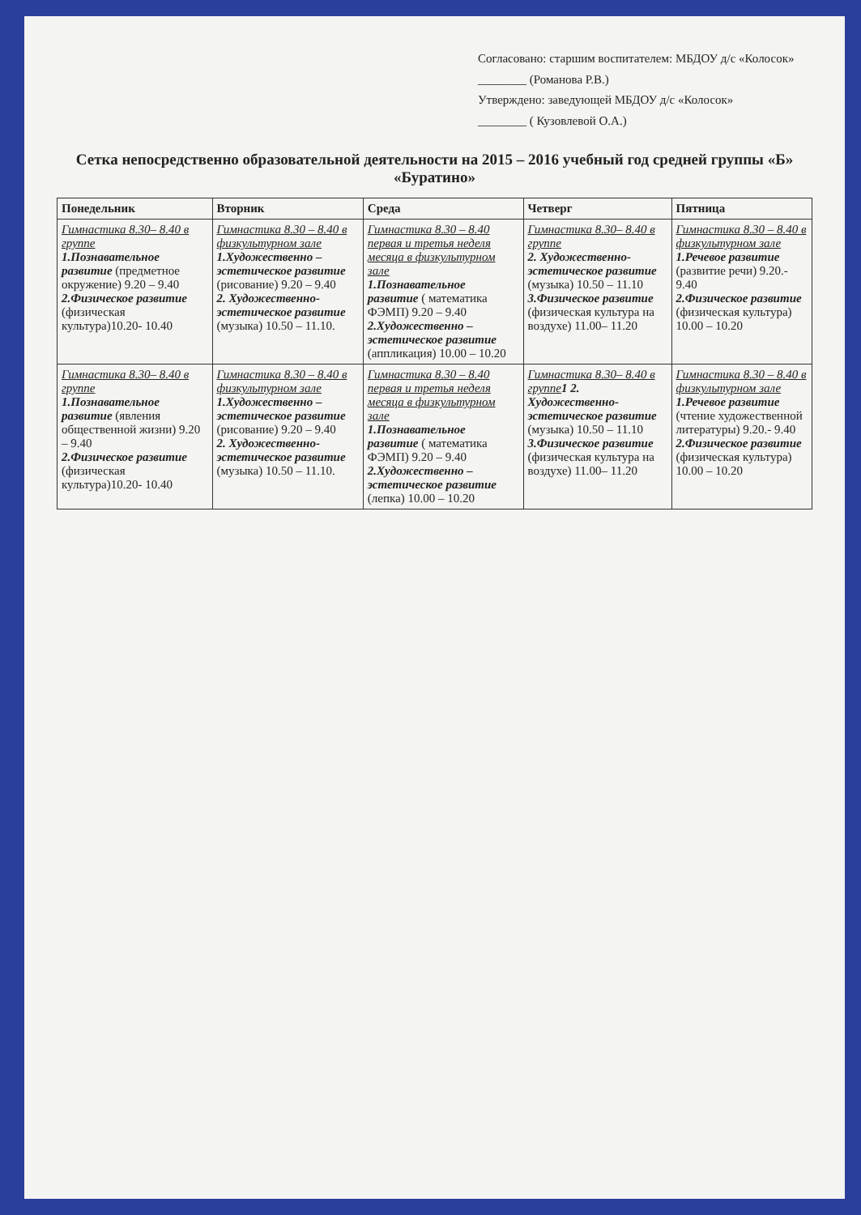Согласовано: старшим воспитателем: МБДОУ д/с «Колосок» ________ (Романова Р.В.)
Утверждено: заведующей МБДОУ д/с «Колосок»
________ ( Кузовлевой О.А.)
Сетка непосредственно образовательной деятельности на 2015 – 2016 учебный год средней группы «Б» «Буратино»
| Понедельник | Вторник | Среда | Четверг | Пятница |
| --- | --- | --- | --- | --- |
| Гимнастика 8.30– 8.40 в группе 1.Познавательное развитие (предметное окружение) 9.20 – 9.40 2.Физическое развитие (физическая культура)10.20- 10.40 | Гимнастика 8.30 – 8.40 в физкультурном зале 1.Художественно – эстетическое развитие (рисование) 9.20 – 9.40 2. Художественно-эстетическое развитие (музыка) 10.50 – 11.10. | Гимнастика 8.30 – 8.40 первая и третья неделя месяца в физкультурном зале 1.Познавательное развитие ( математика ФЭМП) 9.20 – 9.40 2.Художественно – эстетическое развитие (аппликация) 10.00 – 10.20 | Гимнастика 8.30– 8.40 в группе 2. Художественно-эстетическое развитие (музыка) 10.50 – 11.10 3.Физическое развитие (физическая культура на воздухе) 11.00– 11.20 | Гимнастика 8.30 – 8.40 в физкультурном зале 1.Речевое развитие (развитие речи) 9.20.- 9.40 2.Физическое развитие (физическая культура) 10.00 – 10.20 |
| Гимнастика 8.30– 8.40 в группе 1.Познавательное развитие (явления общественной жизни) 9.20 – 9.40 2.Физическое развитие (физическая культура)10.20- 10.40 | Гимнастика 8.30 – 8.40 в физкультурном зале 1.Художественно – эстетическое развитие (рисование) 9.20 – 9.40 2. Художественно-эстетическое развитие (музыка) 10.50 – 11.10. | Гимнастика 8.30 – 8.40 первая и третья неделя месяца в физкультурном зале 1.Познавательное развитие ( математика ФЭМП) 9.20 – 9.40 2.Художественно – эстетическое развитие (лепка) 10.00 – 10.20 | Гимнастика 8.30– 8.40 в группе 1 2. Художественно-эстетическое развитие (музыка) 10.50 – 11.10 3.Физическое развитие (физическая культура на воздухе) 11.00– 11.20 | Гимнастика 8.30 – 8.40 в физкультурном зале 1.Речевое развитие (чтение художественной литературы) 9.20.- 9.40 2.Физическое развитие (физическая культура) 10.00 – 10.20 |